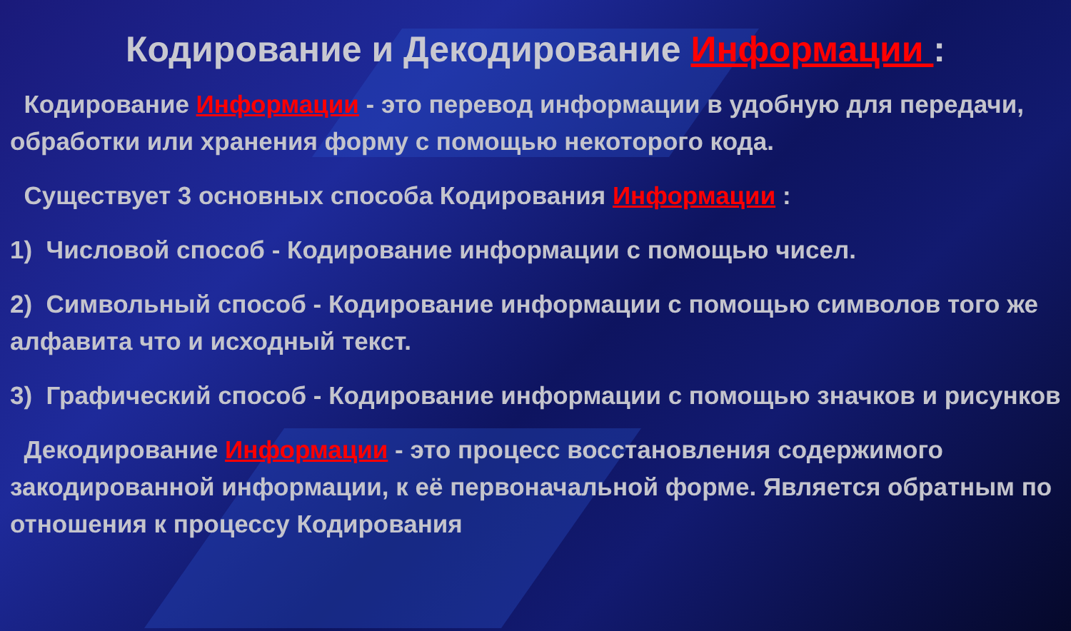Кодирование и Декодирование Информации :
Кодирование Информации - это перевод информации в удобную для передачи, обработки или хранения форму с помощью некоторого кода.
Существует 3 основных способа Кодирования Информации :
1) Числовой способ - Кодирование информации с помощью чисел.
2) Символьный способ - Кодирование информации с помощью символов того же алфавита что и исходный текст.
3) Графический способ - Кодирование информации с помощью значков и рисунков
Декодирование Информации - это процесс восстановления содержимого закодированной информации, к её первоначальной форме. Является обратным по отношения к процессу Кодирования